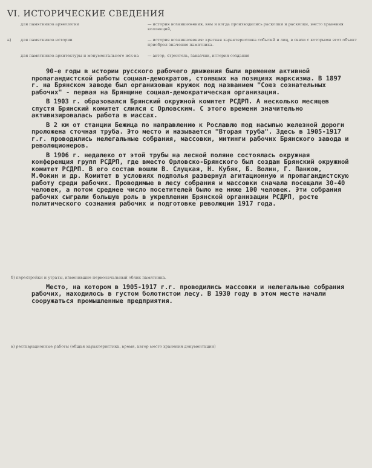VI. ИСТОРИЧЕСКИЕ СВЕДЕНИЯ
для памятников археологии
— история возникновения, кем и когда производились раскопки и раскопки, место хранения коллекций,
а)
для памятников истории
— история возникновения: краткая характеристика событий и лиц, в связи с которыми этот объект приобрел значение памятника.
для памятников архитектуры и монументального иск-ва
— автор, строитель, заказчик, история создания
90-е годы в истории русского рабочего движения были временем активной пропагандистской работы социал-демократов, стоявших на позициях марксизма. В 1897 г. на Брянском заводе был организован кружок под названием "Союз сознательных рабочих" - первая на Брянщине социал-демократическая организация.
В 1903 г. образовался Брянский окружной комитет РСДРП. А несколько месяцев спустя Брянский комитет слился с Орловским. С этого времени значительно активизировалась работа в массах.
В 2 км от станции Бежица по направлению к Рославлю под насыпью железной дороги проложена сточная труба. Это место и называется "Вторая труба". Здесь в 1905-1917 г.г. проводились нелегальные собрания, массовки, митинги рабочих Брянского завода и революционеров.
В 1906 г. недалеко от этой трубы на лесной поляне состоялась окружная конференция групп РСДРП, где вместо Орловско-Брянского был создан Брянский окружной комитет РСДРП. В его состав вошли В. Слуцкая, Н. Кубяк, Б. Волин, Г. Панков, М.Фокин и др. Комитет в условиях подполья развернул агитационную и пропагандистскую работу среди рабочих. Проводимые в лесу собрания и массовки сначала посещали 30-40 человек, а потом среднее число посетителей было не ниже 100 человек. Эти собрания рабочих сыграли большую роль в укреплении Брянской организации РСДРП, росте политического сознания рабочих и подготовке революции 1917 года.
б) перестройки и утраты, изменившие первоначальный облик памятника.
Место, на котором в 1905-1917 г.г. проводились массовки и нелегальные собрания рабочих, находилось в густом болотистом лесу. В 1930 году в этом месте начали сооружаться промышленные предприятия.
в) реставрационные работы (общая характеристика, время, автор место хранения документации)